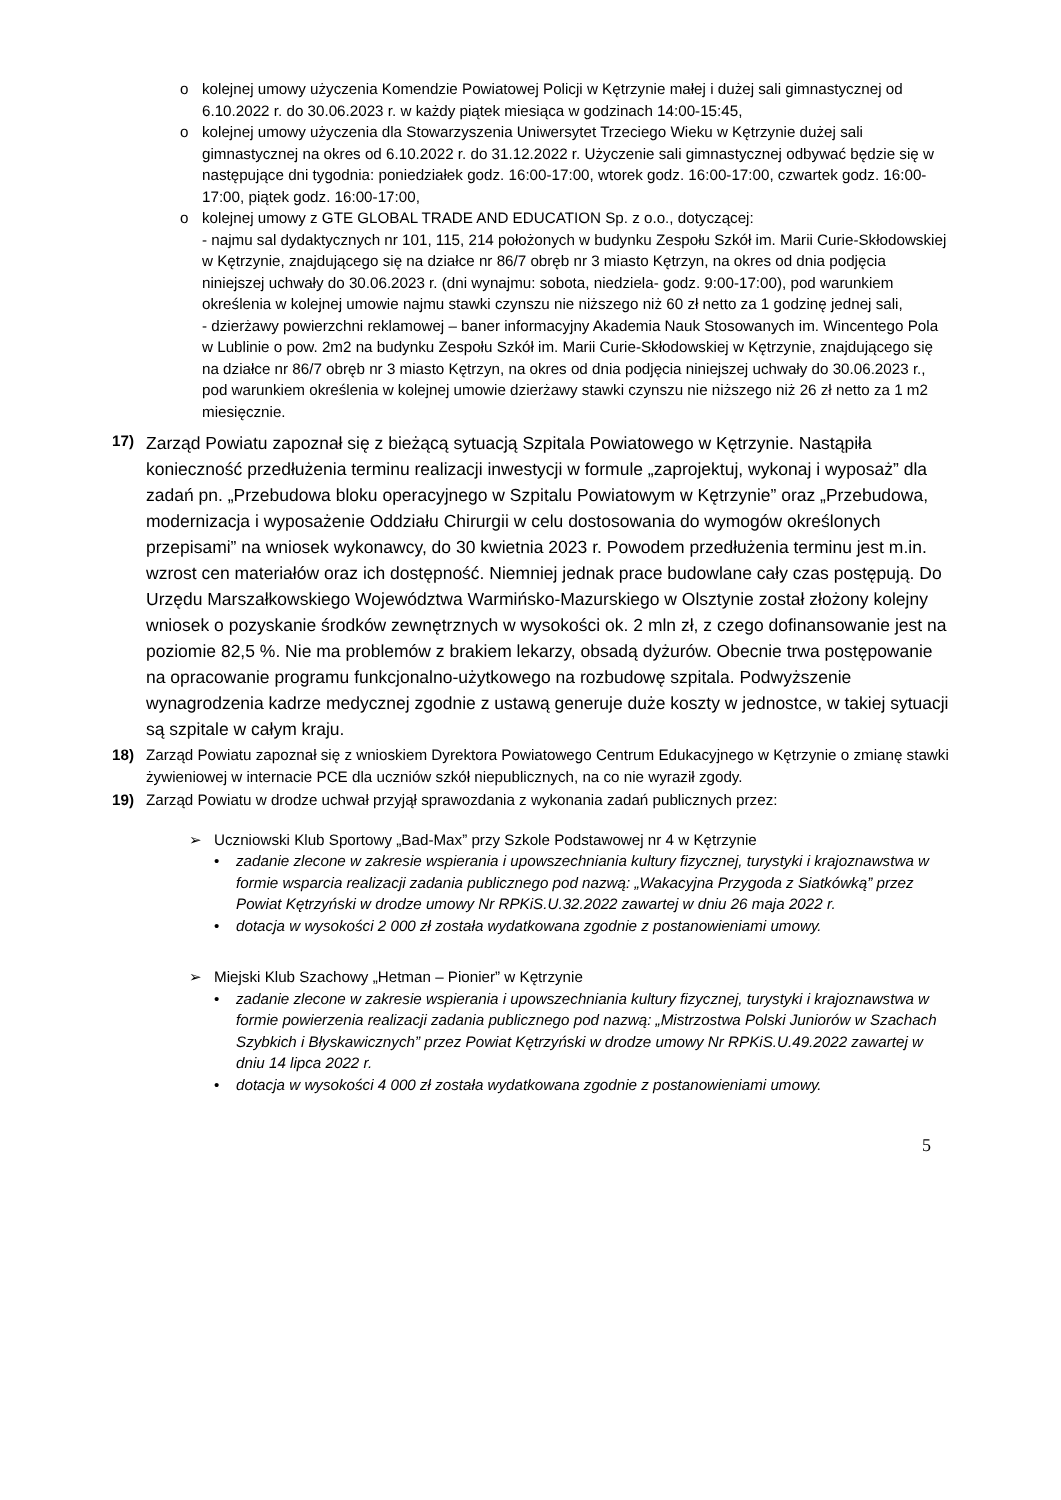o kolejnej umowy użyczenia Komendzie Powiatowej Policji w Kętrzynie małej i dużej sali gimnastycznej od 6.10.2022 r. do 30.06.2023 r. w każdy piątek miesiąca w godzinach 14:00-15:45,
o kolejnej umowy użyczenia dla Stowarzyszenia Uniwersytet Trzeciego Wieku w Kętrzynie dużej sali gimnastycznej na okres od 6.10.2022 r. do 31.12.2022 r. Użyczenie sali gimnastycznej odbywać będzie się w następujące dni tygodnia: poniedziałek godz. 16:00-17:00, wtorek godz. 16:00-17:00, czwartek godz. 16:00-17:00, piątek godz. 16:00-17:00,
o kolejnej umowy z GTE GLOBAL TRADE AND EDUCATION Sp. z o.o., dotyczącej:
- najmu sal dydaktycznych nr 101, 115, 214 położonych w budynku Zespołu Szkół im. Marii Curie-Skłodowskiej w Kętrzynie, znajdującego się na działce nr 86/7 obręb nr 3 miasto Kętrzyn, na okres od dnia podjęcia niniejszej uchwały do 30.06.2023 r. (dni wynajmu: sobota, niedziela- godz. 9:00-17:00), pod warunkiem określenia w kolejnej umowie najmu stawki czynszu nie niższego niż 60 zł netto za 1 godzinę jednej sali,
- dzierżawy powierzchni reklamowej – baner informacyjny Akademia Nauk Stosowanych im. Wincentego Pola w Lublinie o pow. 2m2 na budynku Zespołu Szkół im. Marii Curie-Skłodowskiej w Kętrzynie, znajdującego się na działce nr 86/7 obręb nr 3 miasto Kętrzyn, na okres od dnia podjęcia niniejszej uchwały do 30.06.2023 r., pod warunkiem określenia w kolejnej umowie dzierżawy stawki czynszu nie niższego niż 26 zł netto za 1 m2 miesięcznie.
17) Zarząd Powiatu zapoznał się z bieżącą sytuacją Szpitala Powiatowego w Kętrzynie. Nastąpiła konieczność przedłużenia terminu realizacji inwestycji w formule „zaprojektuj, wykonaj i wyposaż” dla zadań pn. „Przebudowa bloku operacyjnego w Szpitalu Powiatowym w Kętrzynie” oraz „Przebudowa, modernizacja i wyposażenie Oddziału Chirurgii w celu dostosowania do wymogów określonych przepisami” na wniosek wykonawcy, do 30 kwietnia 2023 r. Powodem przedłużenia terminu jest m.in. wzrost cen materiałów oraz ich dostępność. Niemniej jednak prace budowlane cały czas postępują. Do Urzędu Marszałkowskiego Województwa Warmińsko-Mazurskiego w Olsztynie został złożony kolejny wniosek o pozyskanie środków zewnętrznych w wysokości ok. 2 mln zł, z czego dofinansowanie jest na poziomie 82,5 %. Nie ma problemów z brakiem lekarzy, obsadą dyżurów. Obecnie trwa postępowanie na opracowanie programu funkcjonalno-użytkowego na rozbudowę szpitala. Podwyższenie wynagrodzenia kadrze medycznej zgodnie z ustawą generuje duże koszty w jednostce, w takiej sytuacji są szpitale w całym kraju.
18) Zarząd Powiatu zapoznał się z wnioskiem Dyrektora Powiatowego Centrum Edukacyjnego w Kętrzynie o zmianę stawki żywieniowej w internacie PCE dla uczniów szkół niepublicznych, na co nie wyraził zgody.
19) Zarząd Powiatu w drodze uchwał przyjął sprawozdania z wykonania zadań publicznych przez:
➢ Uczniowski Klub Sportowy „Bad-Max” przy Szkole Podstawowej nr 4 w Kętrzynie
• zadanie zlecone w zakresie wspierania i upowszechniania kultury fizycznej, turystyki i krajoznawstwa w formie wsparcia realizacji zadania publicznego pod nazwą: „Wakacyjna Przygoda z Siatkówką” przez Powiat Kętrzyński w drodze umowy Nr RPKiS.U.32.2022 zawartej w dniu 26 maja 2022 r.
• dotacja w wysokości 2 000 zł została wydatkowana zgodnie z postanowieniami umowy.
➢ Miejski Klub Szachowy „Hetman – Pionier” w Kętrzynie
• zadanie zlecone w zakresie wspierania i upowszechniania kultury fizycznej, turystyki i krajoznawstwa w formie powierzenia realizacji zadania publicznego pod nazwą: „Mistrzostwa Polski Juniorów w Szachach Szybkich i Błyskawicznych” przez Powiat Kętrzyński w drodze umowy Nr RPKiS.U.49.2022 zawartej w dniu 14 lipca 2022 r.
• dotacja w wysokości 4 000 zł została wydatkowana zgodnie z postanowieniami umowy.
5